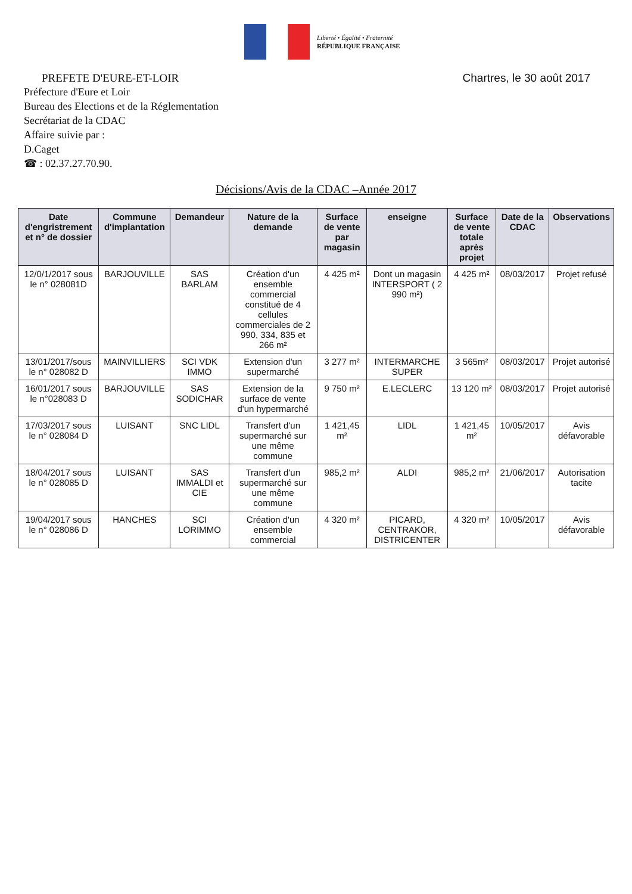Liberté • Égalité • Fraternité
RÉPUBLIQUE FRANÇAISE
PREFETE D'EURE-ET-LOIR Chartres, le 30 août 2017
Préfecture d'Eure et Loir
Bureau des Elections et de la Réglementation
Secrétariat de la CDAC
Affaire suivie par :
D.Caget
☎ : 02.37.27.70.90.
Décisions/Avis de la CDAC –Année 2017
| Date d'engristrement et n° de dossier | Commune d'implantation | Demandeur | Nature de la demande | Surface de vente par magasin | enseigne | Surface de vente totale après projet | Date de la CDAC | Observations |
| --- | --- | --- | --- | --- | --- | --- | --- | --- |
| 12/0/1/2017 sous le n° 028081D | BARJOUVILLE | SAS BARLAM | Création d'un ensemble commercial constitué de 4 cellules commerciales de 2 990, 334, 835 et 266 m² | 4 425 m² | Dont un magasin INTERSPORT ( 2 990 m²) | 4 425 m² | 08/03/2017 | Projet refusé |
| 13/01/2017/sous le n° 028082 D | MAINVILLIERS | SCI VDK IMMO | Extension d'un supermarché | 3 277 m² | INTERMARCHE SUPER | 3 565m² | 08/03/2017 | Projet autorisé |
| 16/01/2017 sous le n°028083 D | BARJOUVILLE | SAS SODICHAR | Extension de la surface de vente d'un hypermarché | 9 750 m² | E.LECLERC | 13 120 m² | 08/03/2017 | Projet autorisé |
| 17/03/2017 sous le n° 028084 D | LUISANT | SNC LIDL | Transfert d'un supermarché sur une même commune | 1 421,45 m² | LIDL | 1 421,45 m² | 10/05/2017 | Avis défavorable |
| 18/04/2017 sous le n° 028085 D | LUISANT | SAS IMMALDI et CIE | Transfert d'un supermarché sur une même commune | 985,2 m² | ALDI | 985,2 m² | 21/06/2017 | Autorisation tacite |
| 19/04/2017 sous le n° 028086 D | HANCHES | SCI LORIMMO | Création d'un ensemble commercial | 4 320 m² | PICARD, CENTRAKOR, DISTRICENTER | 4 320 m² | 10/05/2017 | Avis défavorable |